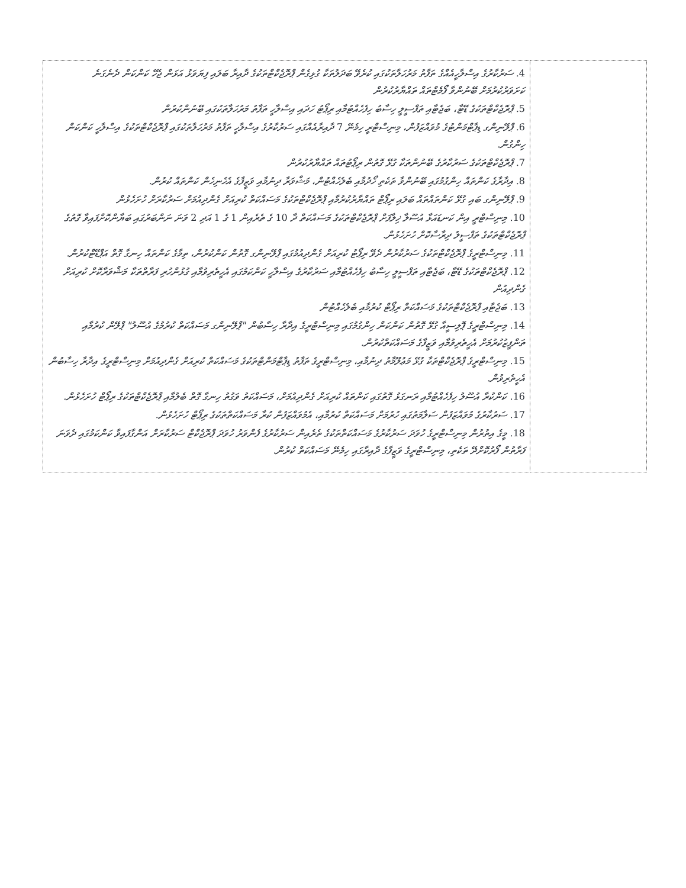| 4. ސަރުކާރުގެ އިސްލާހީއެއްގެ ތަފާތު މަރުހަލާތަކުގައި ކުރެވޭ ބަދަލުތަކާ ގުޅިގެން ޕްރޮޖެކްޓްތަކުގެ ދާއިރާ ބަލައި ފިޔަވަޅު އަޅަން ޖެހޭ ކަންކަން ދެނެގަނެ ކަށަވަރުކުރުމަށް ބޭނުންވާ ފޯމެޓްތައް ތައްޔާރުކުރުން 5. ޕްރޮޖެކްޓްތަކުގެ ޑޭޓާ، ބަޖެޓާއި ތަފްސީލީ ހިސާބު ހިފެހެއްޓުމާއި ރިޕޯޓު ހަދައި އިސްލާހީ ތަފާތު މަރުހަލާތަކުގައި ބޭނުންކުރުން 6. ޕްލޭނިންގ ޑިޕާޓްމަންޓުގެ މުވައްޒަފުން، މިނިސްޓްރީ ހިމެނޭ 7 ދާއިރާއެއްގައި ސަރުކާރުގެ އިސްލާހީ ތަފާތު މަރުހަލާތަކުގައި ޕްރޮޖެކްޓްތަކުގެ އިސްލާހީ ކަންކަން ހިންގުން. 7. ޕްރޮޖެކްޓްތަކުގެ ސަރުކާރުގެ ބޭނުންތަކާ ގުޅޭ ގޮތުން ރިޕޯޓުތައް ތައްޔާރުކުރުން 8. އިދާރާގެ ކަންތައް ހިންގުމުގައި ބޭނުންވާ ތަކެތި ހޯދުމާއި ބެލެހެއްޓުން، މަޝްވަރާ ދިނުމާއި ވަޒީފާގެ އެހެނިހެން ކަންތައް ކުރުން. 9. ޕްލޭނިންގ ބައި ގުޅޭ ކަންތައްތައް ބަލައި ރިޕޯޓް ތައްޔާރުކުރުމާއި ޕްރޮޖެކްޓްތަކުގެ މަސައްކަތް ކުރިއަށް ގެންދިއުމަށް ސަރުކާރަށް ހުށަހެޅުން 10. މިނިސްޓްރީ އިން ކަނޑައަޅާ އުސޫލާ ޚިލާފަށް ޕްރޮޖެކްޓްތަކުގެ މަސައްކަތް ދާ 10 ގެ ތެރެއިން 1 ގެ 1 އަދި 2 ވަނަ ނަންބަރުގައި ބަޔާންކޮށްފައިވާ ގޮތުގެ ޕްރޮޖެކްޓްތަކުގެ ތަފްސީލު ދިރާސާކޮށް ހުށަހެޅުން. 11. މިނިސްޓްރީގެ ޕްރޮޖެކްޓްތަކުގެ ސަރުކާރުން ދެވޭ ރިޕޯޓު ކުރިއަށް ގެންދިއުމުގައި ޕްލޭނިންގ ގޮތުން ކަންކުރުން، ތިމާގެ ކަންތައް ހިނގާ ގޮތް އަޕްޑޭޓްކުރުން. 12. ޕްރޮޖެކްޓްތަކުގެ ޑޭޓާ، ބަޖެޓާއި ތަފްސީލީ ހިސާބު ހިފެހެއްޓުމާއި ސަރުކާރުގެ އިސްލާހީ ކަންކަމުގައި އެހީތެރިވުމާއި ގުޅުންހުރި ފަރާތްތަކާ މަޝްވަރާކޮށް ކުރިއަށް ގެންދިއުން 13. ބަޖެޓާއި ޕްރޮޖެކްޓްތަކުގެ މަސައްކަތް ރިޕޯޓް ކުރުމާއި ބެލެހެއްޓުން 14. މިނިސްޓްރީގެ ޕޮލިސީއާ ގުޅޭ ގޮތުން ކަންކަން ހިންގުމުގައި މިނިސްޓްރީގެ އިދާރާ ހިސާބުން "ޕްލޭނިންގ މަސައްކަތް ކުރުމުގެ އުސޫލު" ޕްލޭން ކުރުމާއި ތަންފީޒުކުރުމަށް އެހީތެރިވުމާއި ވަޒީފާގެ މަސައްކަތްކުރުން. 15. މިނިސްޓްރީގެ ޕްރޮޖެކްޓްތަކާ ގުޅޭ މަޢުލޫމާތު ދިނުމާއި، މިނިސްޓްރީގެ ތަފާތު ޑިޕާޓްމަންޓްތަކުގެ މަސައްކަތް ކުރިއަށް ގެންދިއުމަށް މިނިސްޓްރީގެ އިދާރާ ހިސާބުން އެހީތެރިވުން. 16. ކަންކުރާ އުސޫލު ހިފެހެއްޓުމާއި ރަނގަޅު ގޮތުގައި ކަންތައް ކުރިއަށް ގެންދިއުމަށް، މަސައްކަތު ވަގުތު ހިނގާ ގޮތް ބެލުމާއި ޕްރޮޖެކްޓްތަކުގެ ރިޕޯޓް ހުށަހެޅުން. 17. ސަރުކާރުގެ މުވައްޒަފުން ސަލާމަތުގައި ހުރުމަށް މަސައްކަތް ކުރުމާއި، އެމުވައްޒަފުން ކުރާ މަސައްކަތްތަކުގެ ރިޕޯޓް ހުށަހެޅުން. 18. މީގެ އިތުރުން މިނިސްޓްރީގެ ހުވަދަ ސަރުކާރުގެ މަސައްކަތްތަކުގެ ތެރެއިން ސަރުކާރުގެ ފެންވަރު ހުވަދަ ޕްރޮޖެކްޓް ސަރުކާރަށް އަންގާފައިވާ ކަންކަމުގައި ދެވަނަ ފަރާތުން ފޯރުކޮށްދޭ ތަކެތި، މިނިސްޓްރީގެ ވަޒީފާގެ ދާއިރާގައި ހިމެނޭ މަސައްކަތް ކުރުން. | |